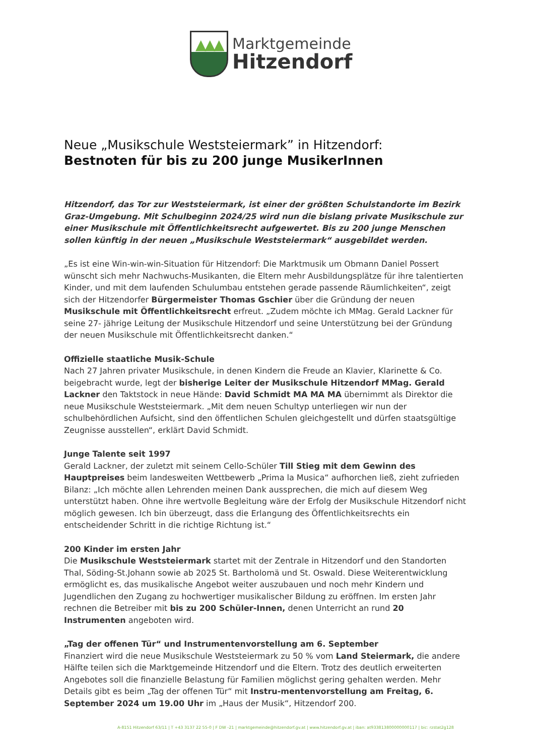▲ ▲ ▲
Marktgemeinde
Hitzendorf
Neue „Musikschule Weststeiermark” in Hitzendorf:
Bestnoten für bis zu 200 junge MusikerInnen
Hitzendorf, das Tor zur Weststeiermark, ist einer der größten Schulstandorte im Bezirk Graz-Umgebung. Mit Schulbeginn 2024/25 wird nun die bislang private Musikschule zur einer Musikschule mit Öffentlichkeitsrecht aufgewertet. Bis zu 200 junge Menschen sollen künftig in der neuen „Musikschule Weststeiermark“ ausgebildet werden.
„Es ist eine Win-win-win-Situation für Hitzendorf: Die Marktmusik um Obmann Daniel Possert wünscht sich mehr Nachwuchs-Musikanten, die Eltern mehr Ausbildungsplätze für ihre talentierten Kinder, und mit dem laufenden Schulumbau entstehen gerade passende Räumlichkeiten“, zeigt sich der Hitzendorfer Bürgermeister Thomas Gschier über die Gründung der neuen Musikschule mit Öffentlichkeitsrecht erfreut. „Zudem möchte ich MMag. Gerald Lackner für seine 27- jährige Leitung der Musikschule Hitzendorf und seine Unterstützung bei der Gründung der neuen Musikschule mit Öffentlichkeitsrecht danken.“
Offizielle staatliche Musik-Schule
Nach 27 Jahren privater Musikschule, in denen Kindern die Freude an Klavier, Klarinette & Co. beigebracht wurde, legt der bisherige Leiter der Musikschule Hitzendorf MMag. Gerald Lackner den Taktstock in neue Hände: David Schmidt MA MA MA übernimmt als Direktor die neue Musikschule Weststeiermark. „Mit dem neuen Schultyp unterliegen wir nun der schulbehördlichen Aufsicht, sind den öffentlichen Schulen gleichgestellt und dürfen staatsgültige Zeugnisse ausstellen“, erklärt David Schmidt.
Junge Talente seit 1997
Gerald Lackner, der zuletzt mit seinem Cello-Schüler Till Stieg mit dem Gewinn des Hauptpreises beim landesweiten Wettbewerb „Prima la Musica“ aufhorchen ließ, zieht zufrieden Bilanz: „Ich möchte allen Lehrenden meinen Dank aussprechen, die mich auf diesem Weg unterstützt haben. Ohne ihre wertvolle Begleitung wäre der Erfolg der Musikschule Hitzendorf nicht möglich gewesen. Ich bin überzeugt, dass die Erlangung des Öffentlichkeitsrechts ein entscheidender Schritt in die richtige Richtung ist.“
200 Kinder im ersten Jahr
Die Musikschule Weststeiermark startet mit der Zentrale in Hitzendorf und den Standorten Thal, Söding-St.Johann sowie ab 2025 St. Bartholomä und St. Oswald. Diese Weiterentwicklung ermöglicht es, das musikalische Angebot weiter auszubauen und noch mehr Kindern und Jugendlichen den Zugang zu hochwertiger musikalischer Bildung zu eröffnen. Im ersten Jahr rechnen die Betreiber mit bis zu 200 Schüler-Innen, denen Unterricht an rund 20 Instrumenten angeboten wird.
„Tag der offenen Tür“ und Instrumentenvorstellung am 6. September
Finanziert wird die neue Musikschule Weststeiermark zu 50 % vom Land Steiermark, die andere Hälfte teilen sich die Marktgemeinde Hitzendorf und die Eltern. Trotz des deutlich erweiterten Angebotes soll die finanzielle Belastung für Familien möglichst gering gehalten werden. Mehr Details gibt es beim „Tag der offenen Tür“ mit Instru-mentenvorstellung am Freitag, 6. September 2024 um 19.00 Uhr im „Haus der Musik“, Hitzendorf 200.
A-8151 Hitzendorf 63/11 | T +43 3137 22 55-0 | F DW -21 | marktgemeinde@hitzendorf.gv.at | www.hitzendorf.gv.at | iban: at933813800000000117 | bic: rzstat2g128